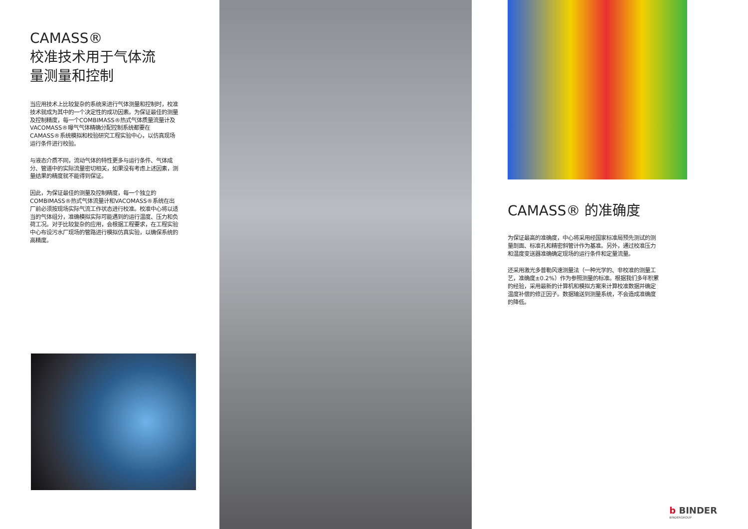CAMASS®
校准技术用于气体流
量测量和控制
当应用技术上比较复杂的系统来进行气体测量和控制时，校准技术就成为其中的一个决定性的成功因素。为保证最佳的测量及控制精度，每一个COMBIMASS®热式气体质量流量计及VACOMASS®曝气气体精确分配控制系统都要在CAMASS®系统模拟和校验研究工程实验中心，以仿真现场运行条件进行校验。
与液态介质不同，流动气体的特性更多与运行条件、气体成分、管道中的实际流量密切相关，如果没有考虑上述因素，测量结果的精度就不能得到保证。
因此，为保证最佳的测量及控制精度，每一个独立的COMBIMASS®热式气体流量计和VACOMASS®系统在出厂前必须按现场实际气流工作状态进行校准。校准中心将以适当的气体组分，准确模拟实际可能遇到的运行温度、压力和负荷工况。对于比较复杂的应用，会根据工程要求，在工程实验中心布设污水厂现场的管路进行模拟仿真实验，以确保系统的高精度。
CAMASS® 的准确度
为保证最高的准确度，中心将采用经国家标准局预先测试的测量剖面、标准孔和精密斜管计作为基准。另外，通过校准压力和温度变送器准确确定现场的运行条件和定量流量。
还采用激光多普勒风速测量法（一种光学的、非校准的测量工艺，准确度±0.2%）作为参照测量的标准。根据我们多年积累的经验，采用最新的计算机和模拟方案来计算校准数据并确定温度补偿的修正因子。数据输送到测量系统，不会造成准确度的降低。
b BINDER
BINDERGROUP